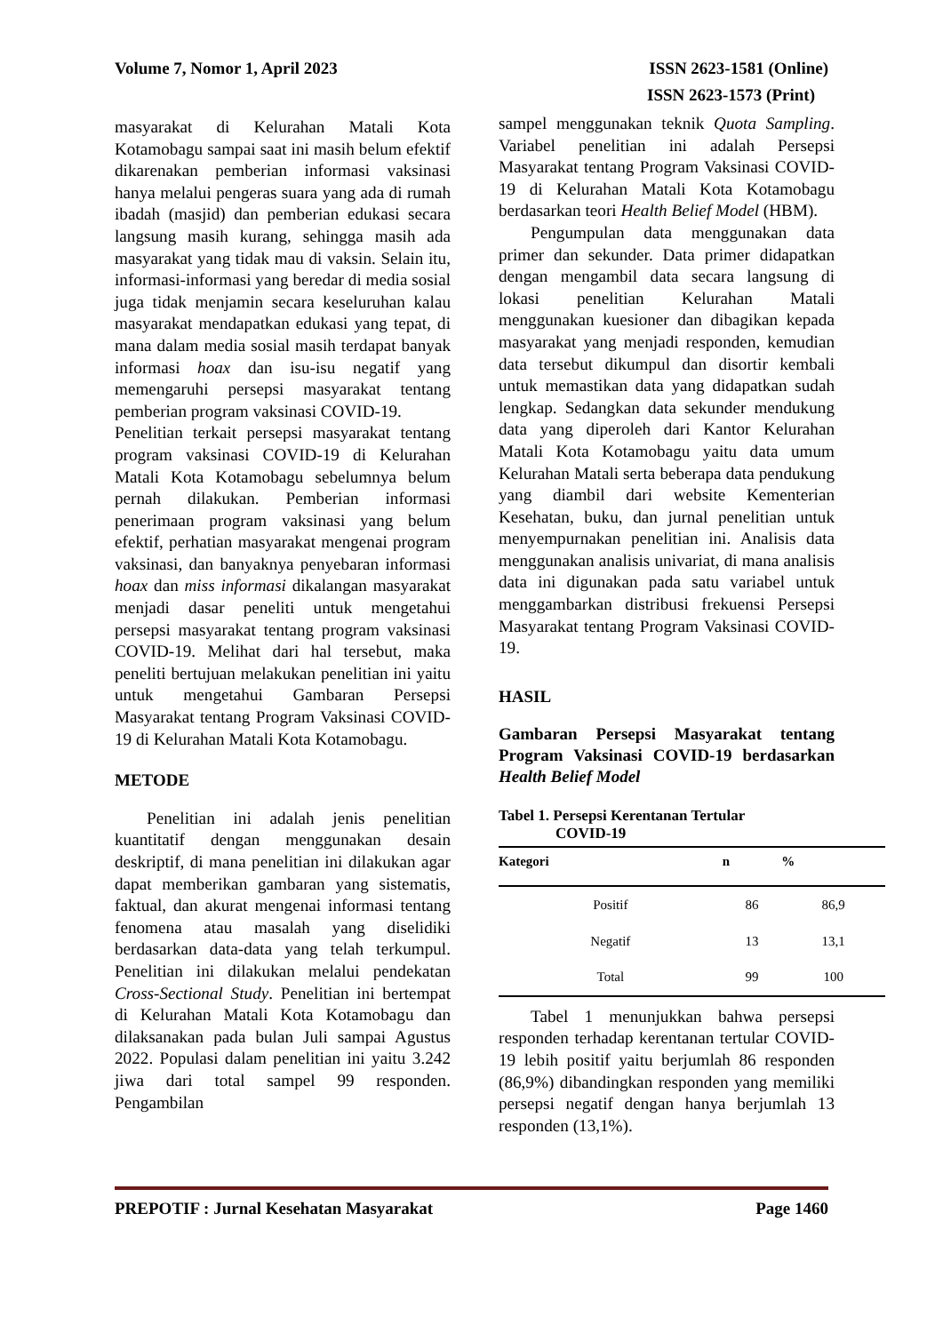Volume 7, Nomor 1, April 2023 ISSN 2623-1581 (Online)
ISSN 2623-1573 (Print)
masyarakat di Kelurahan Matali Kota Kotamobagu sampai saat ini masih belum efektif dikarenakan pemberian informasi vaksinasi hanya melalui pengeras suara yang ada di rumah ibadah (masjid) dan pemberian edukasi secara langsung masih kurang, sehingga masih ada masyarakat yang tidak mau di vaksin. Selain itu, informasi-informasi yang beredar di media sosial juga tidak menjamin secara keseluruhan kalau masyarakat mendapatkan edukasi yang tepat, di mana dalam media sosial masih terdapat banyak informasi hoax dan isu-isu negatif yang memengaruhi persepsi masyarakat tentang pemberian program vaksinasi COVID-19.
Penelitian terkait persepsi masyarakat tentang program vaksinasi COVID-19 di Kelurahan Matali Kota Kotamobagu sebelumnya belum pernah dilakukan. Pemberian informasi penerimaan program vaksinasi yang belum efektif, perhatian masyarakat mengenai program vaksinasi, dan banyaknya penyebaran informasi hoax dan miss informasi dikalangan masyarakat menjadi dasar peneliti untuk mengetahui persepsi masyarakat tentang program vaksinasi COVID-19. Melihat dari hal tersebut, maka peneliti bertujuan melakukan penelitian ini yaitu untuk mengetahui Gambaran Persepsi Masyarakat tentang Program Vaksinasi COVID-19 di Kelurahan Matali Kota Kotamobagu.
METODE
Penelitian ini adalah jenis penelitian kuantitatif dengan menggunakan desain deskriptif, di mana penelitian ini dilakukan agar dapat memberikan gambaran yang sistematis, faktual, dan akurat mengenai informasi tentang fenomena atau masalah yang diselidiki berdasarkan data-data yang telah terkumpul. Penelitian ini dilakukan melalui pendekatan Cross-Sectional Study. Penelitian ini bertempat di Kelurahan Matali Kota Kotamobagu dan dilaksanakan pada bulan Juli sampai Agustus 2022. Populasi dalam penelitian ini yaitu 3.242 jiwa dari total sampel 99 responden. Pengambilan
sampel menggunakan teknik Quota Sampling. Variabel penelitian ini adalah Persepsi Masyarakat tentang Program Vaksinasi COVID-19 di Kelurahan Matali Kota Kotamobagu berdasarkan teori Health Belief Model (HBM).
Pengumpulan data menggunakan data primer dan sekunder. Data primer didapatkan dengan mengambil data secara langsung di lokasi penelitian Kelurahan Matali menggunakan kuesioner dan dibagikan kepada masyarakat yang menjadi responden, kemudian data tersebut dikumpul dan disortir kembali untuk memastikan data yang didapatkan sudah lengkap. Sedangkan data sekunder mendukung data yang diperoleh dari Kantor Kelurahan Matali Kota Kotamobagu yaitu data umum Kelurahan Matali serta beberapa data pendukung yang diambil dari website Kementerian Kesehatan, buku, dan jurnal penelitian untuk menyempurnakan penelitian ini. Analisis data menggunakan analisis univariat, di mana analisis data ini digunakan pada satu variabel untuk menggambarkan distribusi frekuensi Persepsi Masyarakat tentang Program Vaksinasi COVID-19.
HASIL
Gambaran Persepsi Masyarakat tentang Program Vaksinasi COVID-19 berdasarkan Health Belief Model
Tabel 1. Persepsi Kerentanan Tertular
COVID-19
| Kategori | n | % |
| --- | --- | --- |
| Positif | 86 | 86,9 |
| Negatif | 13 | 13,1 |
| Total | 99 | 100 |
Tabel 1 menunjukkan bahwa persepsi responden terhadap kerentanan tertular COVID-19 lebih positif yaitu berjumlah 86 responden (86,9%) dibandingkan responden yang memiliki persepsi negatif dengan hanya berjumlah 13 responden (13,1%).
PREPOTIF : Jurnal Kesehatan Masyarakat Page 1460